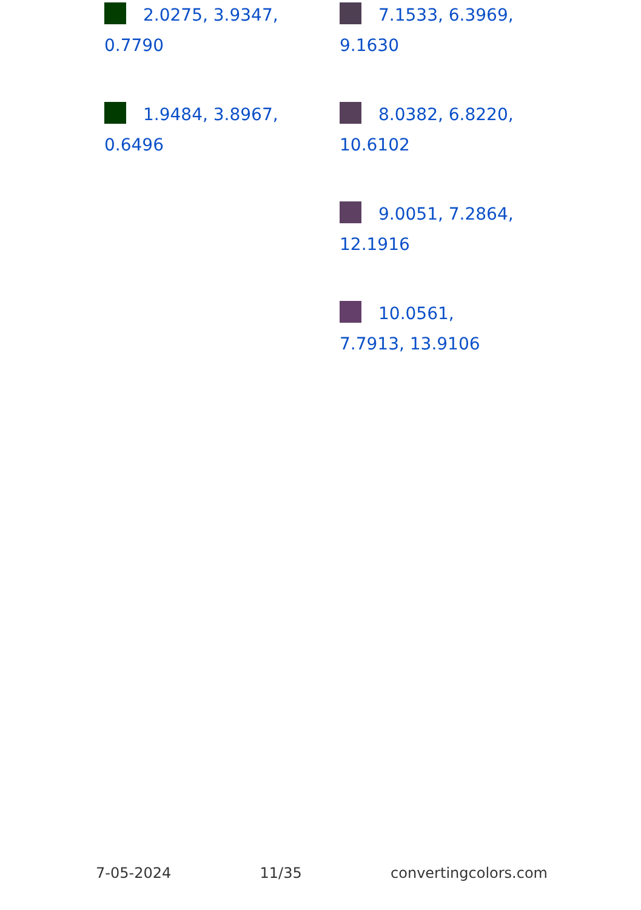2.0275, 3.9347, 0.7790
1.9484, 3.8967, 0.6496
7.1533, 6.3969, 9.1630
8.0382, 6.8220, 10.6102
9.0051, 7.2864, 12.1916
10.0561, 7.7913, 13.9106
7-05-2024 11/35 convertingcolors.com